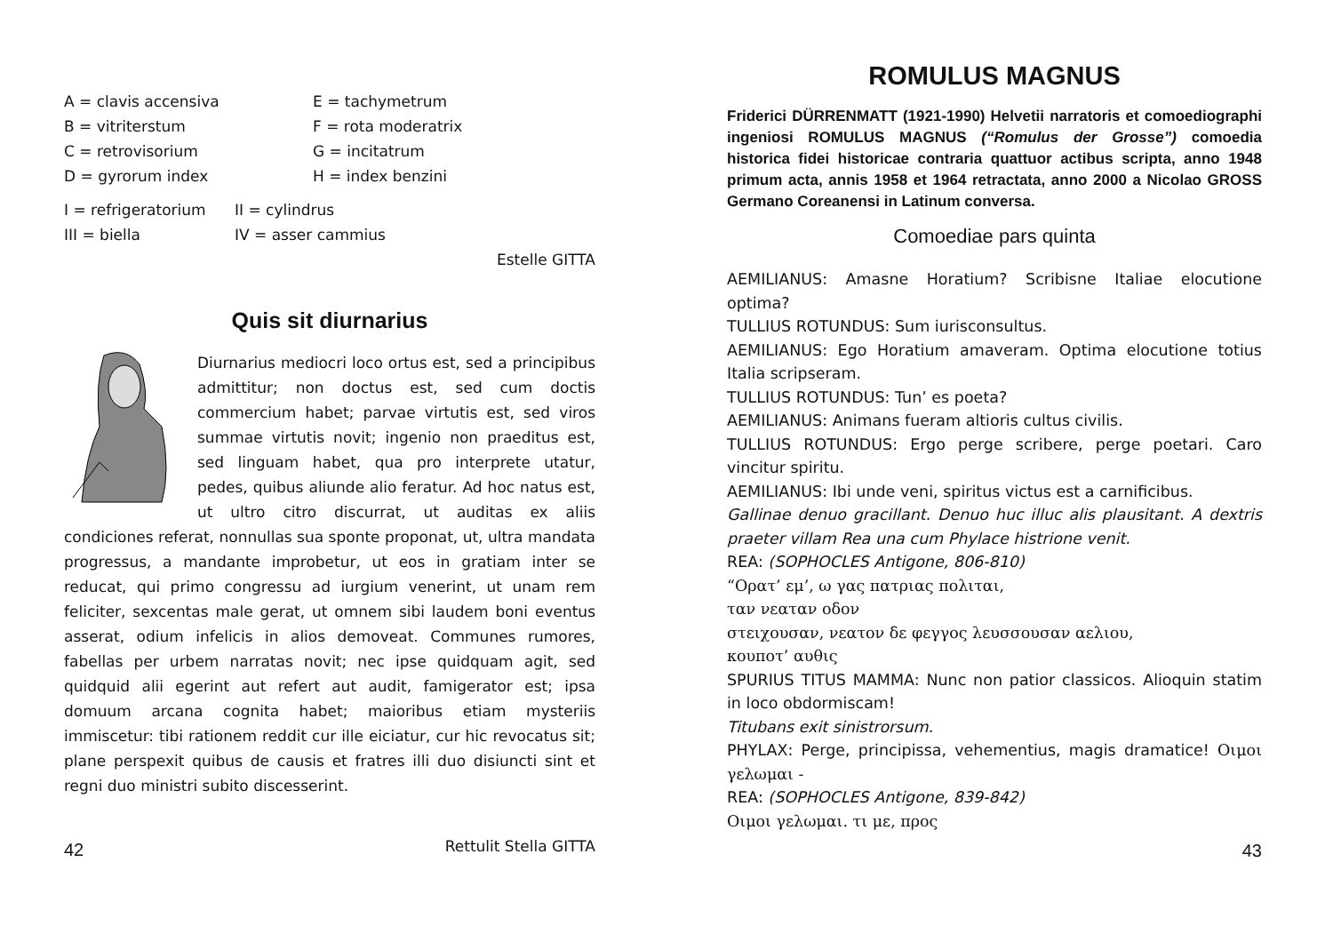A = clavis accensiva
E = tachymetrum
B = vitriterstum
F = rota moderatrix
C = retrovisorium
G = incitatrum
D = gyrorum index
H = index benzini
I = refrigeratorium
II = cylindrus
III = biella
IV = asser cammius
Estelle GITTA
Quis sit diurnarius
Diurnarius mediocri loco ortus est, sed a principibus admittitur; non doctus est, sed cum doctis commercium habet; parvae virtutis est, sed viros summae virtutis novit; ingenio non praeditus est, sed linguam habet, qua pro interprete utatur, pedes, quibus aliunde alio feratur. Ad hoc natus est, ut ultro citro discurrat, ut auditas ex aliis condiciones referat, nonnullas sua sponte proponat, ut, ultra mandata progressus, a mandante improbetur, ut eos in gratiam inter se reducat, qui primo congressu ad iurgium venerint, ut unam rem feliciter, sexcentas male gerat, ut omnem sibi laudem boni eventus asserat, odium infelicis in alios demoveat. Communes rumores, fabellas per urbem narratas novit; nec ipse quidquam agit, sed quidquid alii egerint aut refert aut audit, famigerator est; ipsa domuum arcana cognita habet; maioribus etiam mysteriis immiscetur: tibi rationem reddit cur ille eiciatur, cur hic revocatus sit; plane perspexit quibus de causis et fratres illi duo disiuncti sint et regni duo ministri subito discesserint.
Rettulit Stella GITTA
42
ROMULUS MAGNUS
Friderici DÜRRENMATT (1921-1990) Helvetii narratoris et comoediographi ingeniosi ROMULUS MAGNUS (“Romulus der Grosse”) comoedia historica fidei historicae contraria quattuor actibus scripta, anno 1948 primum acta, annis 1958 et 1964 retractata, anno 2000 a Nicolao GROSS Germano Coreanensi in Latinum conversa.
Comoediae pars quinta
AEMILIANUS: Amasne Horatium? Scribisne Italiae elocutione optima?
TULLIUS ROTUNDUS: Sum iurisconsultus.
AEMILIANUS: Ego Horatium amaveram. Optima elocutione totius Italia scripseram.
TULLIUS ROTUNDUS: Tun’ es poeta?
AEMILIANUS: Animans fueram altioris cultus civilis.
TULLIUS ROTUNDUS: Ergo perge scribere, perge poetari. Caro vincitur spiritu.
AEMILIANUS: Ibi unde veni, spiritus victus est a carnificibus.
Gallinae denuo gracillant. Denuo huc illuc alis plausitant. A dextris praeter villam Rea una cum Phylace histrione venit.
REA: (SOPHOCLES Antigone, 806-810)
“Ορατ’ εμ’, ω γας πατριας πολιται,
ταν νεαταν οδον
στειχουσαν, νεατον δε φεγγος λευσσουσαν αελιου,
κουποτ’ αυθις
SPURIUS TITUS MAMMA: Nunc non patior classicos. Alioquin statim in loco obdormiscam!
Titubans exit sinistrorsum.
PHYLAX: Perge, principissa, vehementius, magis dramatice! Οιμοι γελωμαι -
REA: (SOPHOCLES Antigone, 839-842)
Οιμοι γελωμαι. τι με, προς
43